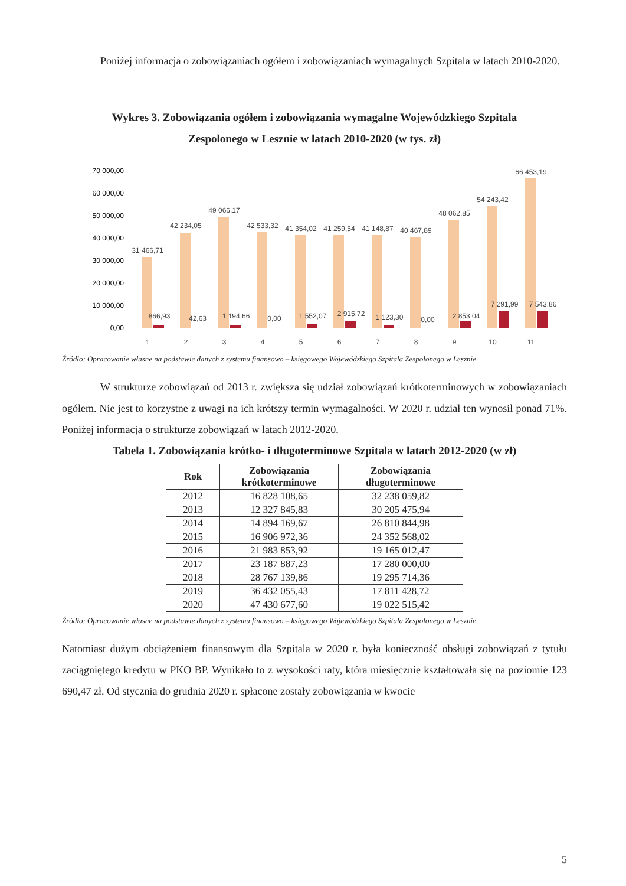Poniżej informacja o zobowiązaniach ogółem i zobowiązaniach wymagalnych Szpitala w latach 2010-2020.
Wykres 3. Zobowiązania ogółem i zobowiązania wymagalne Wojewódzkiego Szpitala Zespolonego w Lesznie w latach 2010-2020 (w tys. zł)
70 000,00
60 000,00
50 000,00
40 000,00
30 000,00
20 000,00
10 000,00
0,00
31 466,71
42 234,05
49 066,17
42 533,32
41 354,02
41 259,54
41 148,87
40 467,89
48 062,85
54 243,42
66 453,19
866,93
42,63
1 194,66
0,00
1 552,07
2 915,72
1 123,30
0,00
2 853,04
7 291,99
7 543,86
1
2
3
4
5
6
7
8
9
10
11
Źródło: Opracowanie własne na podstawie danych z systemu finansowo – księgowego Wojewódzkiego Szpitala Zespolonego w Lesznie
W strukturze zobowiązań od 2013 r. zwiększa się udział zobowiązań krótkoterminowych w zobowiązaniach ogółem. Nie jest to korzystne z uwagi na ich krótszy termin wymagalności. W 2020 r. udział ten wynosił ponad 71%. Poniżej informacja o strukturze zobowiązań w latach 2012-2020.
Tabela 1. Zobowiązania krótko- i długoterminowe Szpitala w latach 2012-2020 (w zł)
| Rok | Zobowiązania krótkoterminowe | Zobowiązania długoterminowe |
| --- | --- | --- |
| 2012 | 16 828 108,65 | 32 238 059,82 |
| 2013 | 12 327 845,83 | 30 205 475,94 |
| 2014 | 14 894 169,67 | 26 810 844,98 |
| 2015 | 16 906 972,36 | 24 352 568,02 |
| 2016 | 21 983 853,92 | 19 165 012,47 |
| 2017 | 23 187 887,23 | 17 280 000,00 |
| 2018 | 28 767 139,86 | 19 295 714,36 |
| 2019 | 36 432 055,43 | 17 811 428,72 |
| 2020 | 47 430 677,60 | 19 022 515,42 |
Źródło: Opracowanie własne na podstawie danych z systemu finansowo – księgowego Wojewódzkiego Szpitala Zespolonego w Lesznie
Natomiast dużym obciążeniem finansowym dla Szpitala w 2020 r. była konieczność obsługi zobowiązań z tytułu zaciągniętego kredytu w PKO BP. Wynikało to z wysokości raty, która miesięcznie kształtowała się na poziomie 123 690,47 zł. Od stycznia do grudnia 2020 r. spłacone zostały zobowiązania w kwocie
5